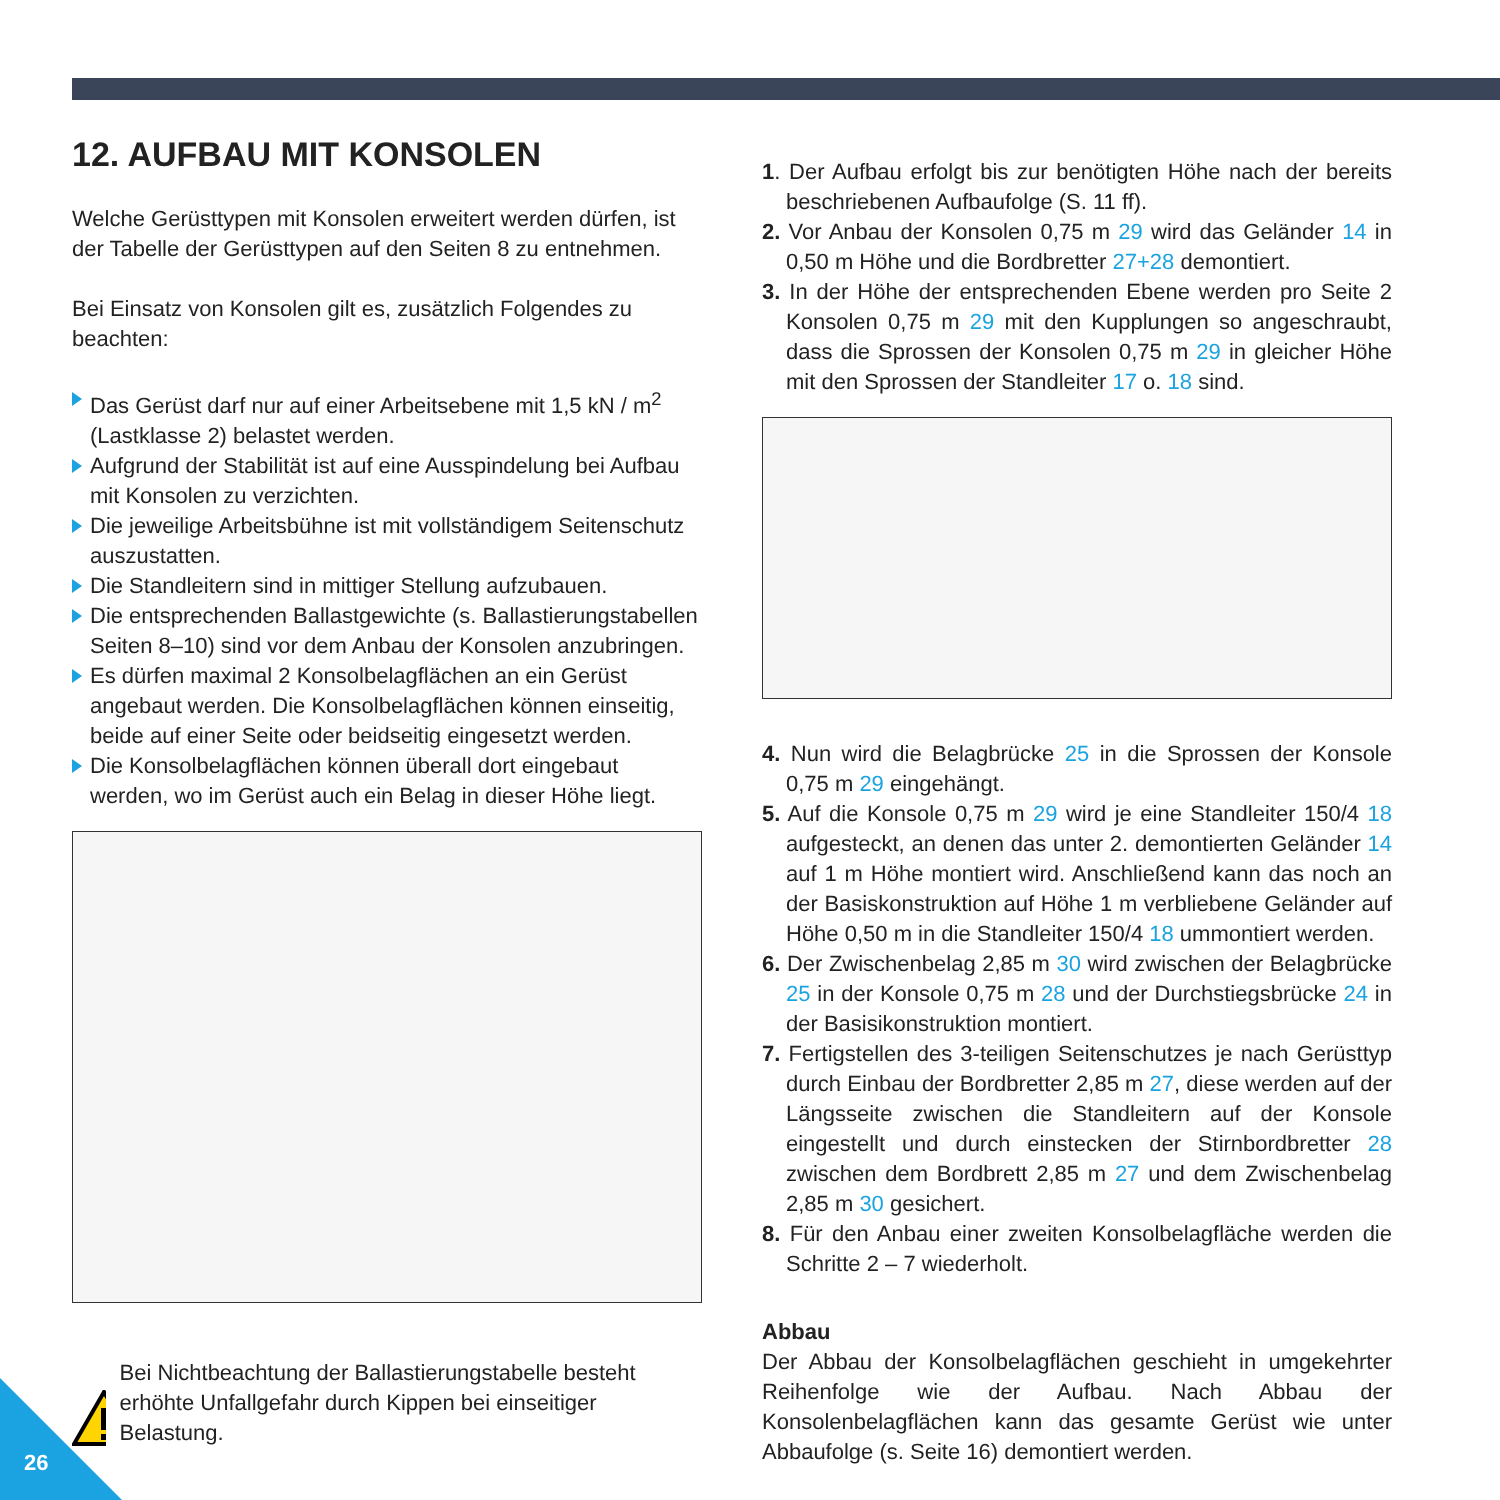12. AUFBAU MIT KONSOLEN
Welche Gerüsttypen mit Konsolen erweitert werden dürfen, ist der Tabelle der Gerüsttypen auf den Seiten 8 zu entnehmen.
Bei Einsatz von Konsolen gilt es, zusätzlich Folgendes zu beachten:
Das Gerüst darf nur auf einer Arbeitsebene mit 1,5 kN / m<sup>2</sup> (Lastklasse 2) belastet werden.
Aufgrund der Stabilität ist auf eine Ausspindelung bei Aufbau mit Konsolen zu verzichten.
Die jeweilige Arbeitsbühne ist mit vollständigem Seitenschutz auszustatten.
Die Standleitern sind in mittiger Stellung aufzubauen.
Die entsprechenden Ballastgewichte (s. Ballastierungstabellen Seiten 8–10) sind vor dem Anbau der Konsolen anzubringen.
Es dürfen maximal 2 Konsolbelagflächen an ein Gerüst angebaut werden. Die Konsolbelagflächen können einseitig, beide auf einer Seite oder beidseitig eingesetzt werden.
Die Konsolbelagflächen können überall dort eingebaut werden, wo im Gerüst auch ein Belag in dieser Höhe liegt.
Bei Nichtbeachtung der Ballastierungstabelle besteht erhöhte Unfallgefahr durch Kippen bei einseitiger Belastung.
1. Der Aufbau erfolgt bis zur benötigten Höhe nach der bereits beschriebenen Aufbaufolge (S. 11 ff).
2. Vor Anbau der Konsolen 0,75 m 29 wird das Geländer 14 in 0,50 m Höhe und die Bordbretter 27+28 demontiert.
3. In der Höhe der entsprechenden Ebene werden pro Seite 2 Konsolen 0,75 m 29 mit den Kupplungen so angeschraubt, dass die Sprossen der Konsolen 0,75 m 29 in gleicher Höhe mit den Sprossen der Standleiter 17 o. 18 sind.
4. Nun wird die Belagbrücke 25 in die Sprossen der Konsole 0,75 m 29 eingehängt.
5. Auf die Konsole 0,75 m 29 wird je eine Standleiter 150/4 18 aufgesteckt, an denen das unter 2. demontierten Geländer 14 auf 1 m Höhe montiert wird. Anschließend kann das noch an der Basiskonstruktion auf Höhe 1 m verbliebene Geländer auf Höhe 0,50 m in die Standleiter 150/4 18 ummontiert werden.
6. Der Zwischenbelag 2,85 m 30 wird zwischen der Belagbrücke 25 in der Konsole 0,75 m 28 und der Durchstiegsbrücke 24 in der Basisikonstruktion montiert.
7. Fertigstellen des 3-teiligen Seitenschutzes je nach Gerüsttyp durch Einbau der Bordbretter 2,85 m 27, diese werden auf der Längsseite zwischen die Standleitern auf der Konsole eingestellt und durch einstecken der Stirnbordbretter 28 zwischen dem Bordbrett 2,85 m 27 und dem Zwischenbelag 2,85 m 30 gesichert.
8. Für den Anbau einer zweiten Konsolbelagfläche werden die Schritte 2 – 7 wiederholt.
Abbau
Der Abbau der Konsolbelagflächen geschieht in umgekehrter Reihenfolge wie der Aufbau. Nach Abbau der Konsolenbelagflächen kann das gesamte Gerüst wie unter Abbaufolge (s. Seite 16) demontiert werden.
26